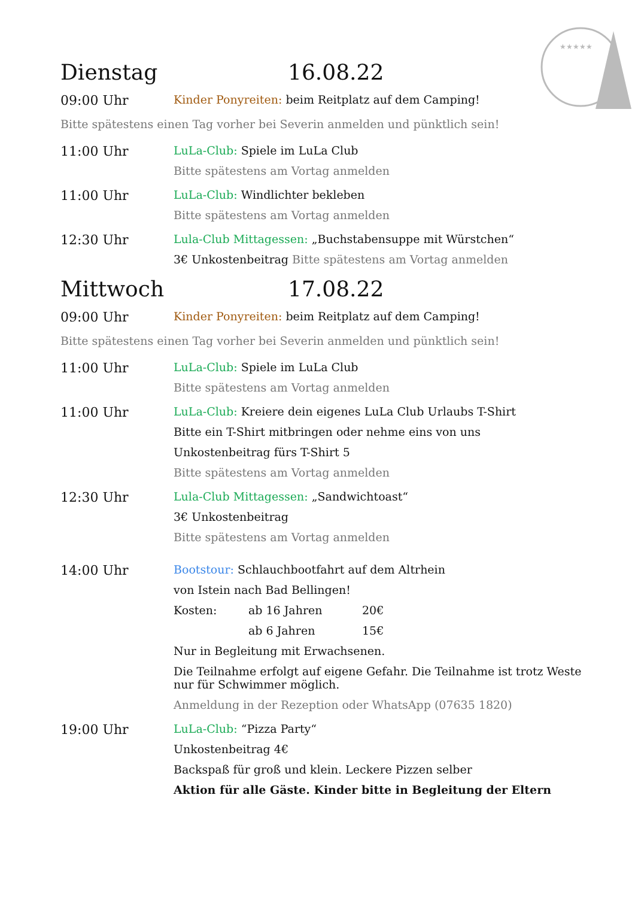★★★★★
Dienstag 16.08.22
09:00 Uhr
Kinder Ponyreiten: beim Reitplatz auf dem Camping!
Bitte spätestens einen Tag vorher bei Severin anmelden und pünktlich sein!
11:00 Uhr
LuLa-Club: Spiele im LuLa Club
Bitte spätestens am Vortag anmelden
11:00 Uhr
LuLa-Club: Windlichter bekleben
Bitte spätestens am Vortag anmelden
12:30 Uhr
Lula-Club Mittagessen: „Buchstabensuppe mit Würstchen“
3€ Unkostenbeitrag Bitte spätestens am Vortag anmelden
Mittwoch 17.08.22
09:00 Uhr
Kinder Ponyreiten: beim Reitplatz auf dem Camping!
Bitte spätestens einen Tag vorher bei Severin anmelden und pünktlich sein!
11:00 Uhr
LuLa-Club: Spiele im LuLa Club
Bitte spätestens am Vortag anmelden
11:00 Uhr
LuLa-Club: Kreiere dein eigenes LuLa Club Urlaubs T-Shirt
Bitte ein T-Shirt mitbringen oder nehme eins von uns
Unkostenbeitrag fürs T-Shirt 5
Bitte spätestens am Vortag anmelden
12:30 Uhr
Lula-Club Mittagessen: „Sandwichtoast“
3€ Unkostenbeitrag
Bitte spätestens am Vortag anmelden
14:00 Uhr
Bootstour: Schlauchbootfahrt auf dem Altrhein
von Istein nach Bad Bellingen!
Kosten: ab 16 Jahren 20€
ab 6 Jahren 15€
Nur in Begleitung mit Erwachsenen.
Die Teilnahme erfolgt auf eigene Gefahr. Die Teilnahme ist trotz Weste nur für Schwimmer möglich.
Anmeldung in der Rezeption oder WhatsApp (07635 1820)
19:00 Uhr
LuLa-Club: “Pizza Party“
Unkostenbeitrag 4€
Backspaß für groß und klein. Leckere Pizzen selber
Aktion für alle Gäste. Kinder bitte in Begleitung der Eltern